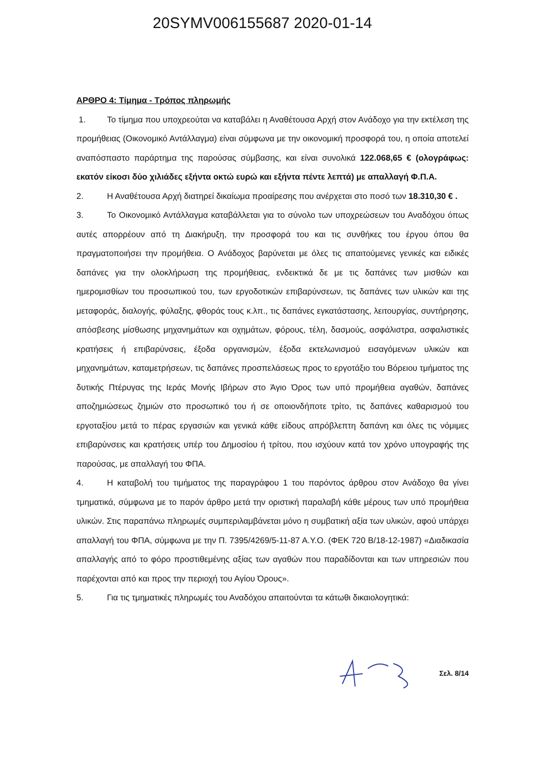20SYMV006155687 2020-01-14
ΑΡΘΡΟ 4: Τίμημα - Τρόπος πληρωμής
1. Το τίμημα που υποχρεούται να καταβάλει η Αναθέτουσα Αρχή στον Ανάδοχο για την εκτέλεση της προμήθειας (Οικονομικό Αντάλλαγμα) είναι σύμφωνα με την οικονομική προσφορά του, η οποία αποτελεί αναπόσπαστο παράρτημα της παρούσας σύμβασης, και είναι συνολικά 122.068,65 € (ολογράφως: εκατόν είκοσι δύο χιλιάδες εξήντα οκτώ ευρώ και εξήντα πέντε λεπτά) με απαλλαγή Φ.Π.Α.
2. Η Αναθέτουσα Αρχή διατηρεί δικαίωμα προαίρεσης που ανέρχεται στο ποσό των 18.310,30 € .
3. Το Οικονομικό Αντάλλαγμα καταβάλλεται για το σύνολο των υποχρεώσεων του Αναδόχου όπως αυτές απορρέουν από τη Διακήρυξη, την προσφορά του και τις συνθήκες του έργου όπου θα πραγματοποιήσει την προμήθεια. Ο Ανάδοχος βαρύνεται με όλες τις απαιτούμενες γενικές και ειδικές δαπάνες για την ολοκλήρωση της προμήθειας, ενδεικτικά δε με τις δαπάνες των μισθών και ημερομισθίων του προσωπικού του, των εργοδοτικών επιβαρύνσεων, τις δαπάνες των υλικών και της μεταφοράς, διαλογής, φύλαξης, φθοράς τους κ.λπ., τις δαπάνες εγκατάστασης, λειτουργίας, συντήρησης, απόσβεσης μίσθωσης μηχανημάτων και οχημάτων, φόρους, τέλη, δασμούς, ασφάλιστρα, ασφαλιστικές κρατήσεις ή επιβαρύνσεις, έξοδα οργανισμών, έξοδα εκτελωνισμού εισαγόμενων υλικών και μηχανημάτων, καταμετρήσεων, τις δαπάνες προσπελάσεως προς το εργοτάξιο του Βόρειου τμήματος της δυτικής Πτέρυγας της Ιεράς Μονής Ιβήρων στο Άγιο Όρος των υπό προμήθεια αγαθών, δαπάνες αποζημιώσεως ζημιών στο προσωπικό του ή σε οποιονδήποτε τρίτο, τις δαπάνες καθαρισμού του εργοταξίου μετά το πέρας εργασιών και γενικά κάθε είδους απρόβλεπτη δαπάνη και όλες τις νόμιμες επιβαρύνσεις και κρατήσεις υπέρ του Δημοσίου ή τρίτου, που ισχύουν κατά τον χρόνο υπογραφής της παρούσας, με απαλλαγή του ΦΠΑ.
4. Η καταβολή του τιμήματος της παραγράφου 1 του παρόντος άρθρου στον Ανάδοχο θα γίνει τμηματικά, σύμφωνα με το παρόν άρθρο μετά την οριστική παραλαβή κάθε μέρους των υπό προμήθεια υλικών. Στις παραπάνω πληρωμές συμπεριλαμβάνεται μόνο η συμβατική αξία των υλικών, αφού υπάρχει απαλλαγή του ΦΠΑ, σύμφωνα με την Π. 7395/4269/5-11-87 Α.Υ.Ο. (ΦΕΚ 720 Β/18-12-1987) «Διαδικασία απαλλαγής από το φόρο προστιθεμένης αξίας των αγαθών που παραδίδονται και των υπηρεσιών που παρέχονται από και προς την περιοχή του Αγίου Όρους».
5. Για τις τμηματικές πληρωμές του Αναδόχου απαιτούνται τα κάτωθι δικαιολογητικά:
Σελ. 8/14